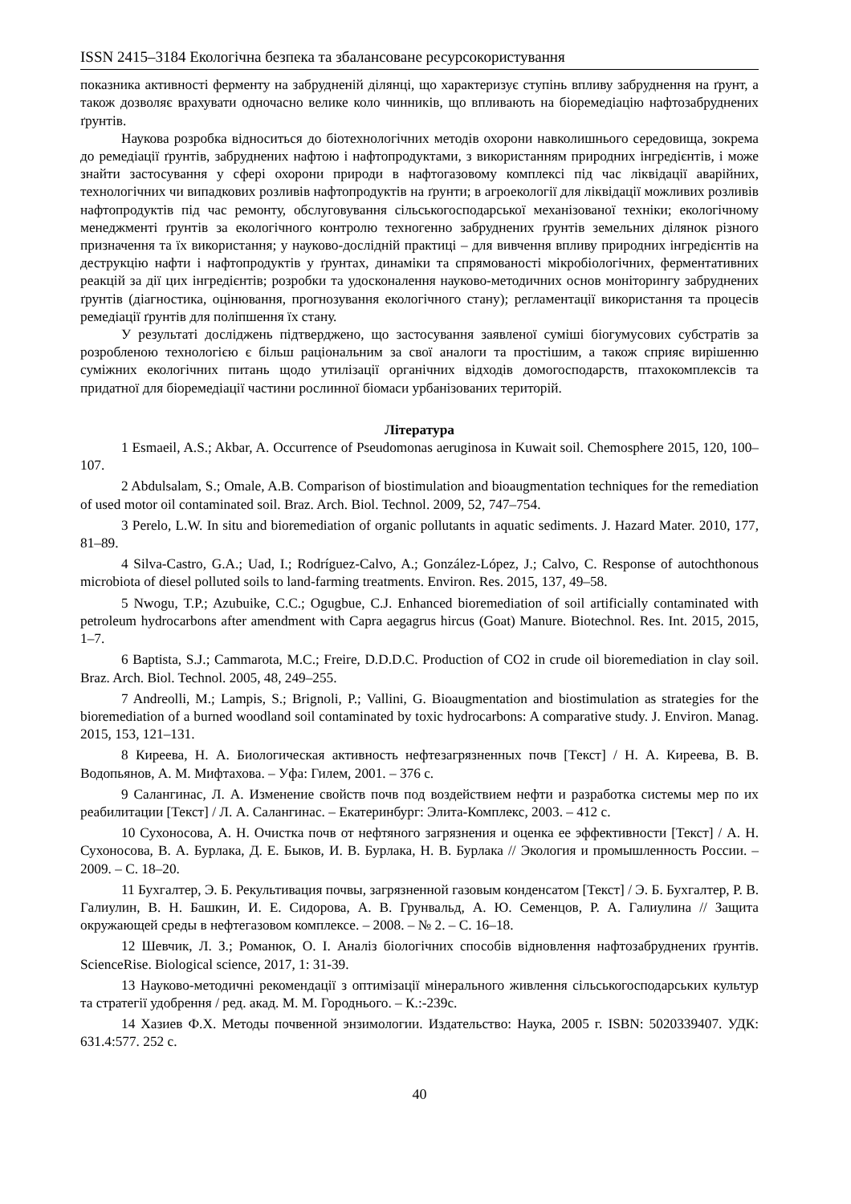ISSN 2415–3184 Екологічна безпека та збалансоване ресурсокористування
показника активності ферменту на забрудненій ділянці, що характеризує ступінь впливу забруднення на ґрунт, а також дозволяє врахувати одночасно велике коло чинників, що впливають на біоремедіацію нафтозабруднених ґрунтів.
Наукова розробка відноситься до біотехнологічних методів охорони навколишнього середовища, зокрема до ремедіації ґрунтів, забруднених нафтою і нафтопродуктами, з використанням природних інгредієнтів, і може знайти застосування у сфері охорони природи в нафтогазовому комплексі під час ліквідації аварійних, технологічних чи випадкових розливів нафтопродуктів на ґрунти; в агроекології для ліквідації можливих розливів нафтопродуктів під час ремонту, обслуговування сільськогосподарської механізованої техніки; екологічному менеджменті ґрунтів за екологічного контролю техногенно забруднених ґрунтів земельних ділянок різного призначення та їх використання; у науково-дослідній практиці – для вивчення впливу природних інгредієнтів на деструкцію нафти і нафтопродуктів у ґрунтах, динаміки та спрямованості мікробіологічних, ферментативних реакцій за дії цих інгредієнтів; розробки та удосконалення науково-методичних основ моніторингу забруднених ґрунтів (діагностика, оцінювання, прогнозування екологічного стану); регламентації використання та процесів ремедіації ґрунтів для поліпшення їх стану.
У результаті досліджень підтверджено, що застосування заявленої суміші біогумусових субстратів за розробленою технологією є більш раціональним за свої аналоги та простішим, а також сприяє вирішенню суміжних екологічних питань щодо утилізації органічних відходів домогосподарств, птахокомплексів та придатної для біоремедіації частини рослинної біомаси урбанізованих територій.
Література
1 Esmaeil, A.S.; Akbar, A. Occurrence of Pseudomonas aeruginosa in Kuwait soil. Chemosphere 2015, 120, 100–107.
2 Abdulsalam, S.; Omale, A.B. Comparison of biostimulation and bioaugmentation techniques for the remediation of used motor oil contaminated soil. Braz. Arch. Biol. Technol. 2009, 52, 747–754.
3 Perelo, L.W. In situ and bioremediation of organic pollutants in aquatic sediments. J. Hazard Mater. 2010, 177, 81–89.
4 Silva-Castro, G.A.; Uad, I.; Rodríguez-Calvo, A.; González-López, J.; Calvo, C. Response of autochthonous microbiota of diesel polluted soils to land-farming treatments. Environ. Res. 2015, 137, 49–58.
5 Nwogu, T.P.; Azubuike, C.C.; Ogugbue, C.J. Enhanced bioremediation of soil artificially contaminated with petroleum hydrocarbons after amendment with Capra aegagrus hircus (Goat) Manure. Biotechnol. Res. Int. 2015, 2015, 1–7.
6 Baptista, S.J.; Cammarota, M.C.; Freire, D.D.D.C. Production of CO2 in crude oil bioremediation in clay soil. Braz. Arch. Biol. Technol. 2005, 48, 249–255.
7 Andreolli, M.; Lampis, S.; Brignoli, P.; Vallini, G. Bioaugmentation and biostimulation as strategies for the bioremediation of a burned woodland soil contaminated by toxic hydrocarbons: A comparative study. J. Environ. Manag. 2015, 153, 121–131.
8 Киреева, Н. А. Биологическая активность нефтезагрязненных почв [Текст] / Н. А. Киреева, В. В. Водопьянов, А. М. Мифтахова. – Уфа: Гилем, 2001. – 376 с.
9 Салангинас, Л. А. Изменение свойств почв под воздействием нефти и разработка системы мер по их реабилитации [Текст] / Л. А. Салангинас. – Екатеринбург: Элита-Комплекс, 2003. – 412 с.
10 Сухоносова, А. Н. Очистка почв от нефтяного загрязнения и оценка ее эффективности [Текст] / А. Н. Сухоносова, В. А. Бурлака, Д. Е. Быков, И. В. Бурлака, Н. В. Бурлака // Экология и промышленность России. – 2009. – С. 18–20.
11 Бухгалтер, Э. Б. Рекультивация почвы, загрязненной газовым конденсатом [Текст] / Э. Б. Бухгалтер, Р. В. Галиулин, В. Н. Башкин, И. Е. Сидорова, А. В. Грунвальд, А. Ю. Семенцов, Р. А. Галиулина // Защита окружающей среды в нефтегазовом комплексе. – 2008. – № 2. – С. 16–18.
12 Шевчик, Л. З.; Романюк, О. І. Аналіз біологічних способів відновлення нафтозабруднених ґрунтів. ScienceRise. Biological science, 2017, 1: 31-39.
13 Науково-методичні рекомендації з оптимізації мінерального живлення сільськогосподарських культур та стратегії удобрення / ред. акад. М. М. Городнього. – К.:-239с.
14 Хазиев Ф.Х. Методы почвенной энзимологии. Издательство: Наука, 2005 г. ISBN: 5020339407. УДК: 631.4:577. 252 с.
40